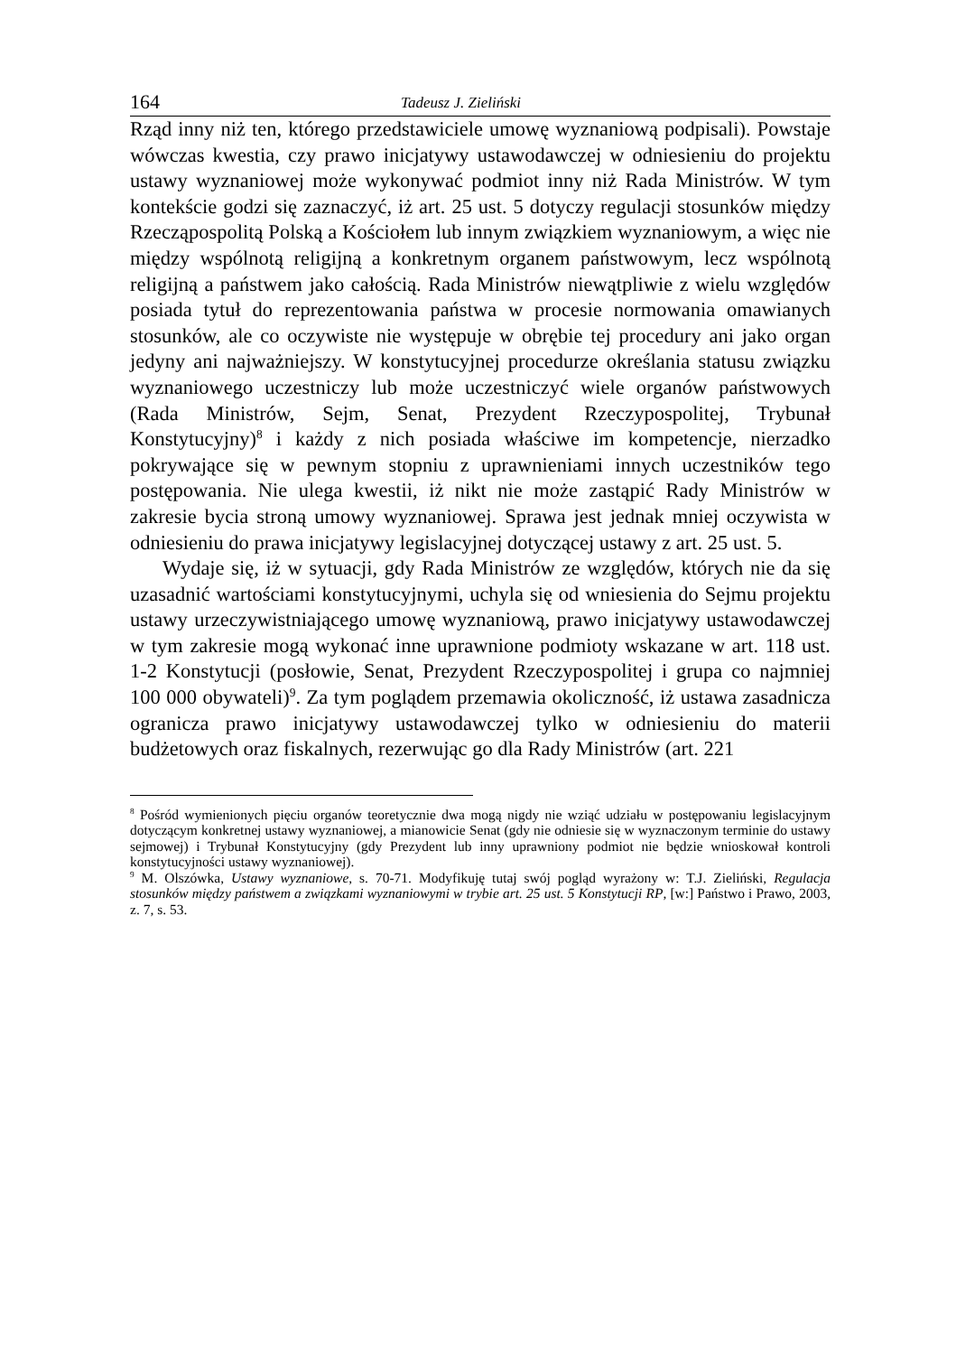164 Tadeusz J. Zieliński
Rząd inny niż ten, którego przedstawiciele umowę wyznaniową podpisali). Powstaje wówczas kwestia, czy prawo inicjatywy ustawodawczej w odniesieniu do projektu ustawy wyznaniowej może wykonywać podmiot inny niż Rada Ministrów. W tym kontekście godzi się zaznaczyć, iż art. 25 ust. 5 dotyczy regulacji stosunków między Rzecząpospolitą Polską a Kościołem lub innym związkiem wyznaniowym, a więc nie między wspólnotą religijną a konkretnym organem państwowym, lecz wspólnotą religijną a państwem jako całością. Rada Ministrów niewątpliwie z wielu względów posiada tytuł do reprezentowania państwa w procesie normowania omawianych stosunków, ale co oczywiste nie występuje w obrębie tej procedury ani jako organ jedyny ani najważniejszy. W konstytucyjnej procedurze określania statusu związku wyznaniowego uczestniczy lub może uczestniczyć wiele organów państwowych (Rada Ministrów, Sejm, Senat, Prezydent Rzeczypospolitej, Trybunał Konstytucyjny)<sup>8</sup> i każdy z nich posiada właściwe im kompetencje, nierzadko pokrywające się w pewnym stopniu z uprawnieniami innych uczestników tego postępowania. Nie ulega kwestii, iż nikt nie może zastąpić Rady Ministrów w zakresie bycia stroną umowy wyznaniowej. Sprawa jest jednak mniej oczywista w odniesieniu do prawa inicjatywy legislacyjnej dotyczącej ustawy z art. 25 ust. 5.
Wydaje się, iż w sytuacji, gdy Rada Ministrów ze względów, których nie da się uzasadnić wartościami konstytucyjnymi, uchyla się od wniesienia do Sejmu projektu ustawy urzeczywistniającego umowę wyznaniową, prawo inicjatywy ustawodawczej w tym zakresie mogą wykonać inne uprawnione podmioty wskazane w art. 118 ust. 1-2 Konstytucji (posłowie, Senat, Prezydent Rzeczypospolitej i grupa co najmniej 100 000 obywateli)<sup>9</sup>. Za tym poglądem przemawia okoliczność, iż ustawa zasadnicza ogranicza prawo inicjatywy ustawodawczej tylko w odniesieniu do materii budżetowych oraz fiskalnych, rezerwując go dla Rady Ministrów (art. 221
<sup>8</sup> Pośród wymienionych pięciu organów teoretycznie dwa mogą nigdy nie wziąć udziału w postępowaniu legislacyjnym dotyczącym konkretnej ustawy wyznaniowej, a mianowicie Senat (gdy nie odniesie się w wyznaczonym terminie do ustawy sejmowej) i Trybunał Konstytucyjny (gdy Prezydent lub inny uprawniony podmiot nie będzie wnioskował kontroli konstytucyjności ustawy wyznaniowej).
<sup>9</sup> M. Olszówka, Ustawy wyznaniowe, s. 70-71. Modyfikuję tutaj swój pogląd wyrażony w: T.J. Zieliński, Regulacja stosunków między państwem a związkami wyznaniowymi w trybie art. 25 ust. 5 Konstytucji RP, [w:] Państwo i Prawo, 2003, z. 7, s. 53.